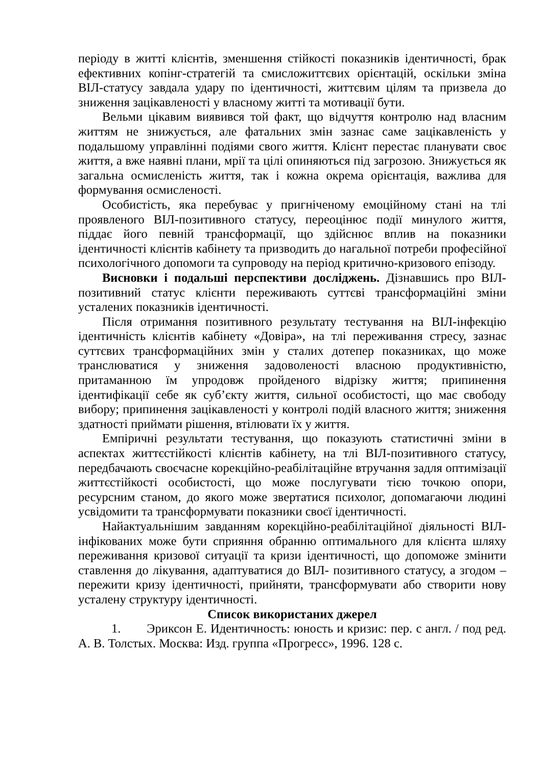періоду в житті клієнтів, зменшення стійкості показників ідентичності, брак ефективних копінг-стратегій та смисложиттєвих орієнтацій, оскільки зміна ВІЛ-статусу завдала удару по ідентичності, життєвим цілям та призвела до зниження зацікавленості у власному житті та мотивації бути.
Вельми цікавим виявився той факт, що відчуття контролю над власним життям не знижується, але фатальних змін зазнає саме зацікавленість у подальшому управлінні подіями свого життя. Клієнт перестає планувати своє життя, а вже наявні плани, мрії та цілі опиняються під загрозою. Знижується як загальна осмисленість життя, так і кожна окрема орієнтація, важлива для формування осмисленості.
Особистість, яка перебуває у пригніченому емоційному стані на тлі проявленого ВІЛ-позитивного статусу, переоцінює події минулого життя, піддає його певній трансформації, що здійснює вплив на показники ідентичності клієнтів кабінету та призводить до нагальної потреби професійної психологічного допомоги та супроводу на період критично-кризового епізоду.
Висновки і подальші перспективи досліджень. Дізнавшись про ВІЛ-позитивний статус клієнти переживають суттєві трансформаційні зміни усталених показників ідентичності.
Після отримання позитивного результату тестування на ВІЛ-інфекцію ідентичність клієнтів кабінету «Довіра», на тлі переживання стресу, зазнає суттєвих трансформаційних змін у сталих дотепер показниках, що може транслюватися у зниження задоволеності власною продуктивністю, притаманною їм упродовж пройденого відрізку життя; припинення ідентифікації себе як суб’єкту життя, сильної особистості, що має свободу вибору; припинення зацікавленості у контролі подій власного життя; зниження здатності приймати рішення, втілювати їх у життя.
Емпіричні результати тестування, що показують статистичні зміни в аспектах життєстійкості клієнтів кабінету, на тлі ВІЛ-позитивного статусу, передбачають своєчасне корекційно-реабілітаційне втручання задля оптимізації життєстійкості особистості, що може послугувати тією точкою опори, ресурсним станом, до якого може звертатися психолог, допомагаючи людині усвідомити та трансформувати показники своєї ідентичності.
Найактуальнішим завданням корекційно-реабілітаційної діяльності ВІЛ-інфікованих може бути сприяння обранню оптимального для клієнта шляху переживання кризової ситуації та кризи ідентичності, що допоможе змінити ставлення до лікування, адаптуватися до ВІЛ- позитивного статусу, а згодом – пережити кризу ідентичності, прийняти, трансформувати або створити нову усталену структуру ідентичності.
Список використаних джерел
1. Эриксон Е. Идентичность: юность и кризис: пер. с англ. / под ред. А. В. Толстых. Москва: Изд. группа «Прогресс», 1996. 128 с.